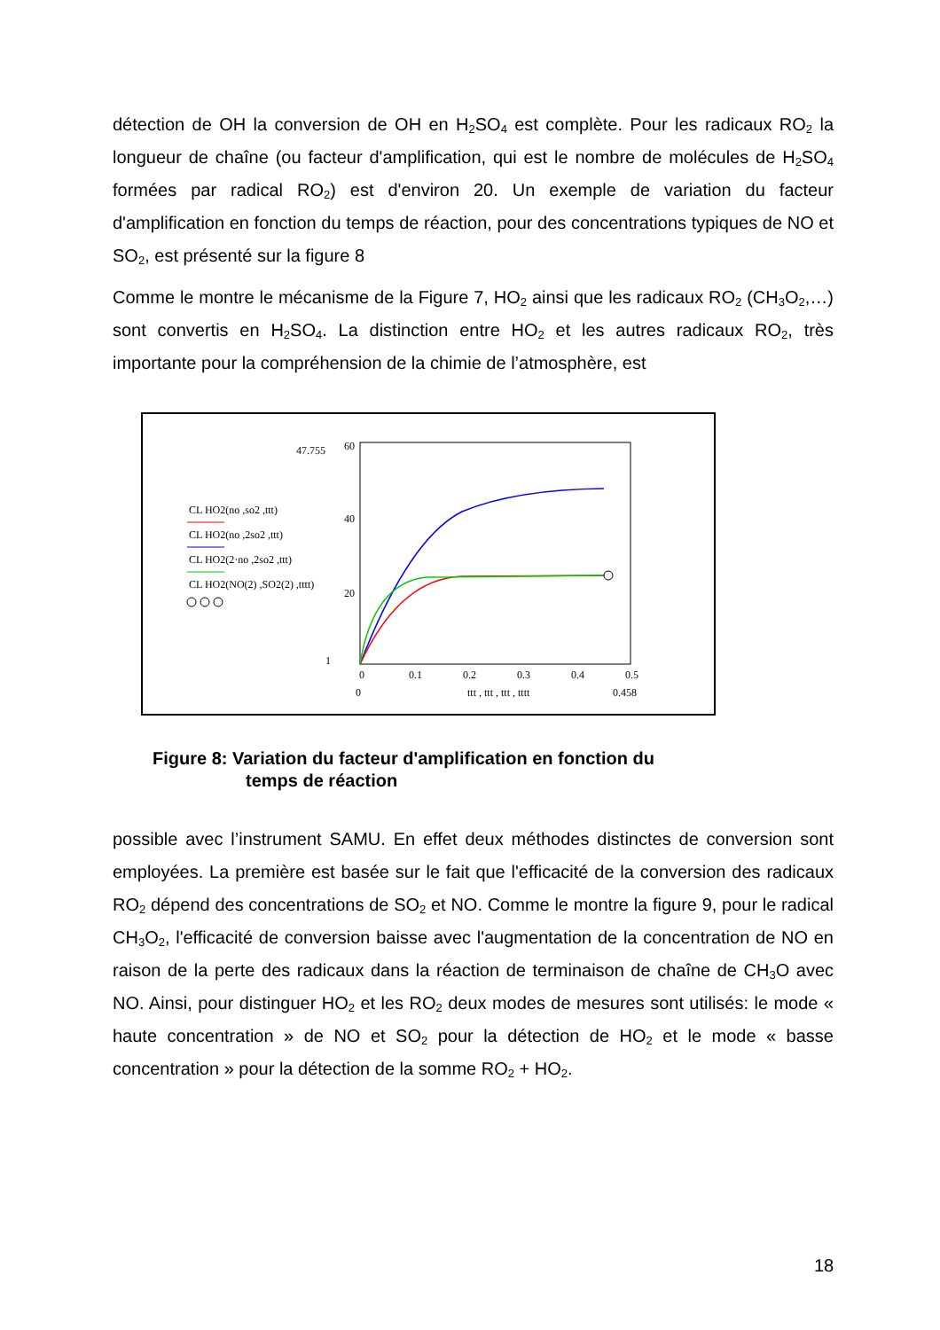détection de OH la conversion de OH en H<sub>2</sub>SO<sub>4</sub> est complète. Pour les radicaux RO<sub>2</sub> la longueur de chaîne (ou facteur d'amplification, qui est le nombre de molécules de H<sub>2</sub>SO<sub>4</sub> formées par radical RO<sub>2</sub>) est d'environ 20. Un exemple de variation du facteur d'amplification en fonction du temps de réaction, pour des concentrations typiques de NO et SO<sub>2</sub>, est présenté sur la figure 8
Comme le montre le mécanisme de la Figure 7, HO<sub>2</sub> ainsi que les radicaux RO<sub>2</sub> (CH<sub>3</sub>O<sub>2</sub>,…) sont convertis en H<sub>2</sub>SO<sub>4</sub>. La distinction entre HO<sub>2</sub> et les autres radicaux RO<sub>2</sub>, très importante pour la compréhension de la chimie de l’atmosphère, est
47.755
60
40
20
1
0
0.1
0.2
0.3
0.4
0.5
0
ttt , ttt , ttt , tttt
0.458
CL HO2(no ,so2 ,ttt)
CL HO2(no ,2so2 ,ttt)
CL HO2(2·no ,2so2 ,ttt)
CL HO2(NO(2) ,SO2(2) ,tttt)
Figure 8: Variation du facteur d'amplification en fonction du
temps de réaction
possible avec l’instrument SAMU. En effet deux méthodes distinctes de conversion sont employées. La première est basée sur le fait que l'efficacité de la conversion des radicaux RO<sub>2</sub> dépend des concentrations de SO<sub>2</sub> et NO. Comme le montre la figure 9, pour le radical CH<sub>3</sub>O<sub>2</sub>, l'efficacité de conversion baisse avec l'augmentation de la concentration de NO en raison de la perte des radicaux dans la réaction de terminaison de chaîne de CH<sub>3</sub>O avec NO. Ainsi, pour distinguer HO<sub>2</sub> et les RO<sub>2</sub> deux modes de mesures sont utilisés: le mode « haute concentration » de NO et SO<sub>2</sub> pour la détection de HO<sub>2</sub> et le mode « basse concentration » pour la détection de la somme RO<sub>2</sub> + HO<sub>2</sub>.
18